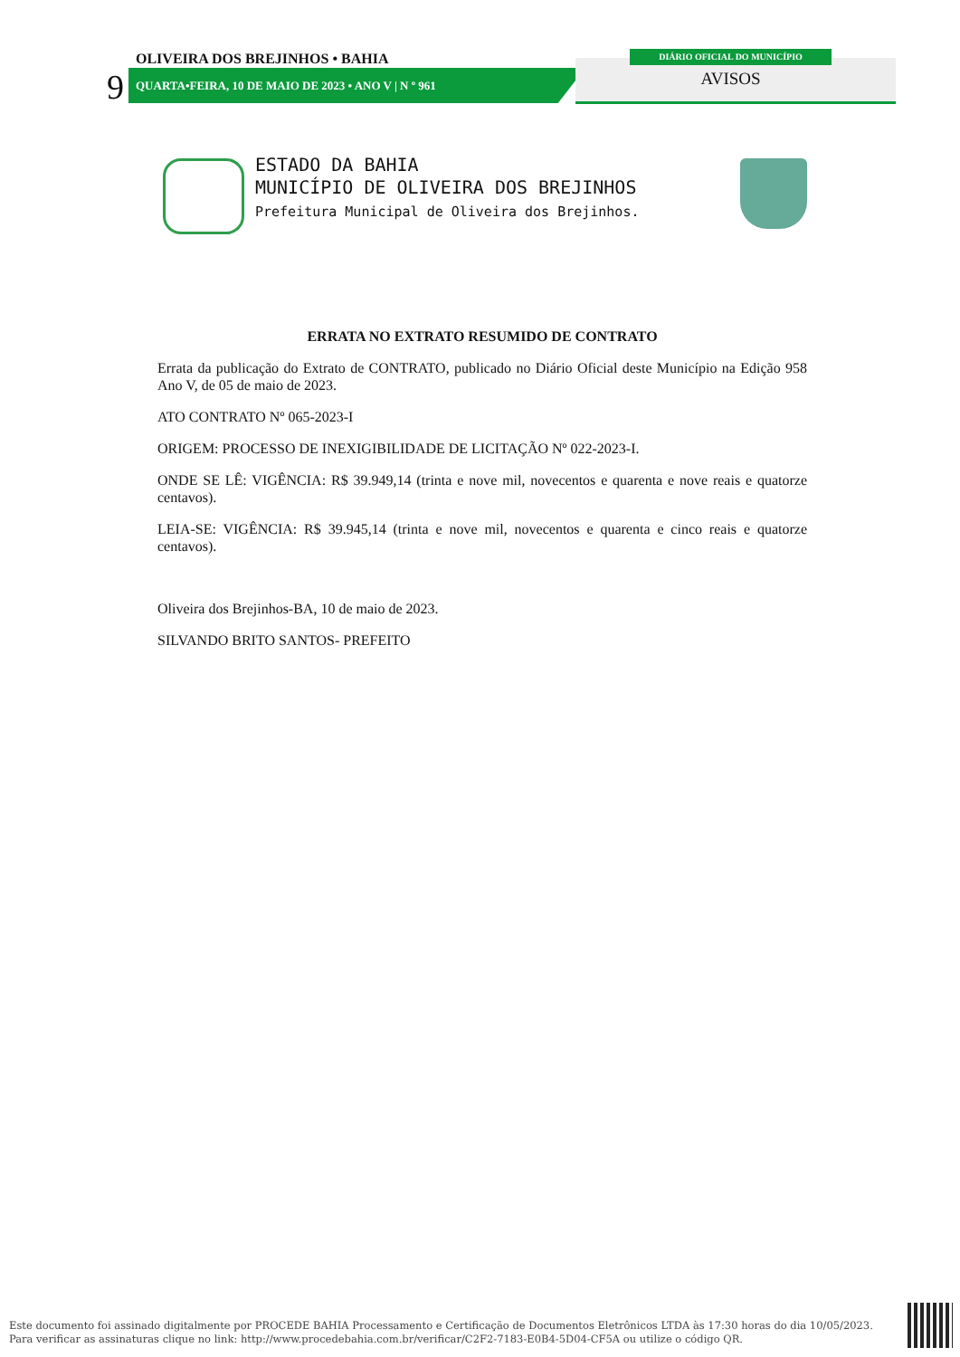9
OLIVEIRA DOS BREJINHOS • BAHIA
QUARTA•FEIRA, 10 DE MAIO DE 2023 • ANO V | N º 961
DIÁRIO OFICIAL DO MUNICÍPIO
AVISOS
ESTADO DA BAHIA
MUNICÍPIO DE OLIVEIRA DOS BREJINHOS
Prefeitura Municipal de Oliveira dos Brejinhos.
ERRATA NO EXTRATO RESUMIDO DE CONTRATO
Errata da publicação do Extrato de CONTRATO, publicado no Diário Oficial deste Município na Edição 958 Ano V, de 05 de maio de 2023.
ATO CONTRATO Nº 065-2023-I
ORIGEM: PROCESSO DE INEXIGIBILIDADE DE LICITAÇÃO Nº 022-2023-I.
ONDE SE LÊ: VIGÊNCIA: R$ 39.949,14 (trinta e nove mil, novecentos e quarenta e nove reais e quatorze centavos).
LEIA-SE: VIGÊNCIA: R$ 39.945,14 (trinta e nove mil, novecentos e quarenta e cinco reais e quatorze centavos).
Oliveira dos Brejinhos-BA, 10 de maio de 2023.
SILVANDO BRITO SANTOS- PREFEITO
Este documento foi assinado digitalmente por PROCEDE BAHIA Processamento e Certificação de Documentos Eletrônicos LTDA às 17:30 horas do dia 10/05/2023.
Para verificar as assinaturas clique no link: http://www.procedebahia.com.br/verificar/C2F2-7183-E0B4-5D04-CF5A ou utilize o código QR.